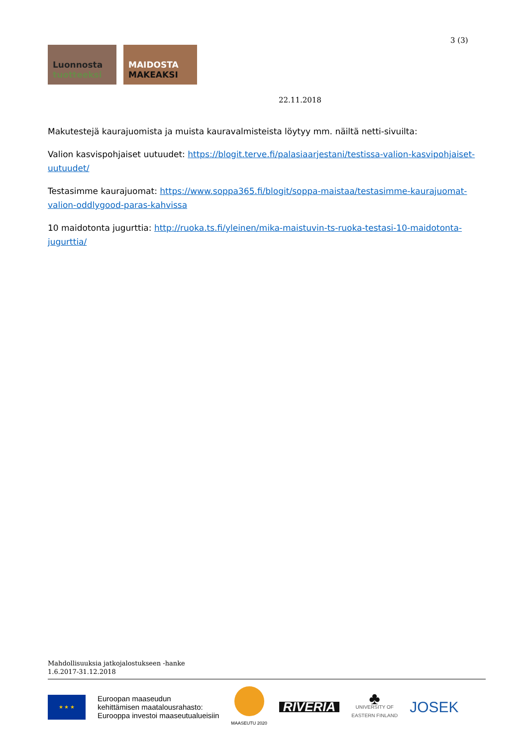3 (3)
Luonnosta
tuotteeksi
MAIDOSTA
MAKEAKSI
22.11.2018
Makutestejä kaurajuomista ja muista kauravalmisteista löytyy mm. näiltä netti-sivuilta:
Valion kasvispohjaiset uutuudet: https://blogit.terve.fi/palasiaarjestani/testissa-valion-kasvipohjaiset-uutuudet/
Testasimme kaurajuomat: https://www.soppa365.fi/blogit/soppa-maistaa/testasimme-kaurajuomat-valion-oddlygood-paras-kahvissa
10 maidotonta jugurttia: http://ruoka.ts.fi/yleinen/mika-maistuvin-ts-ruoka-testasi-10-maidotonta-jugurttia/
Mahdollisuuksia jatkojalostukseen -hanke
1.6.2017-31.12.2018
★ ★ ★
Euroopan maaseudun
kehittämisen maatalousrahasto:
Eurooppa investoi maaseutualueisiin
MAASEUTU 2020
RIVERIA
♣
UNIVERSITY OF
EASTERN FINLAND
JOSEK